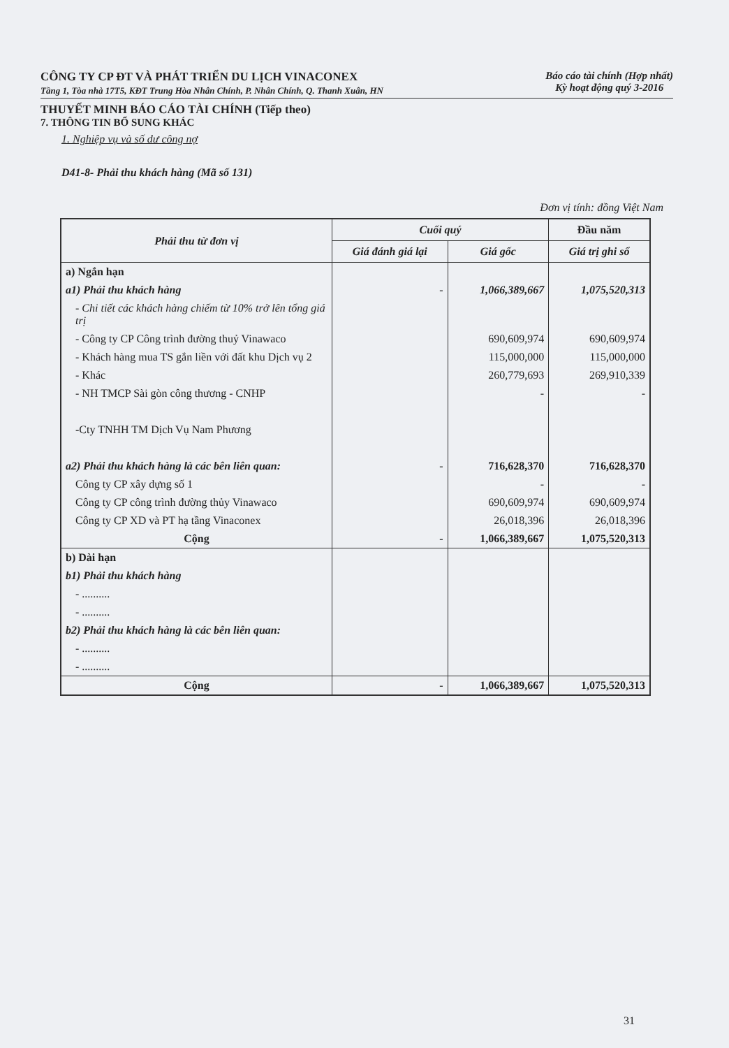CÔNG TY CP ĐT VÀ PHÁT TRIỂN DU LỊCH VINACONEX
Tầng 1, Tòa nhà 17T5, KĐT Trung Hòa Nhân Chính, P. Nhân Chính, Q. Thanh Xuân, HN
Báo cáo tài chính (Hợp nhất)
Kỳ hoạt động quý 3-2016
THUYẾT MINH BÁO CÁO TÀI CHÍNH (Tiếp theo)
7. THÔNG TIN BỔ SUNG KHÁC
1. Nghiệp vụ và số dư công nợ
D41-8- Phải thu khách hàng (Mã số 131)
Đơn vị tính: đồng Việt Nam
| Phải thu từ đơn vị | Cuối quý | | Đầu năm |
| --- | --- | --- | --- |
| | Giá đánh giá lại | Giá gốc | Giá trị ghi sổ |
| a) Ngắn hạn | | | |
| a1) Phải thu khách hàng | - | 1,066,389,667 | 1,075,520,313 |
| - Chi tiết các khách hàng chiếm từ 10% trở lên tổng giá trị | | | |
| - Công ty CP Công trình đường thuỷ Vinawaco | | 690,609,974 | 690,609,974 |
| - Khách hàng mua TS gắn liền với đất khu Dịch vụ 2 | | 115,000,000 | 115,000,000 |
| - Khác | | 260,779,693 | 269,910,339 |
| - NH TMCP Sài gòn công thương - CNHP | | - | - |
| -Cty TNHH TM Dịch Vụ Nam Phương | | | |
| a2) Phải thu khách hàng là các bên liên quan: | - | 716,628,370 | 716,628,370 |
| Công ty CP xây dựng số 1 | | - | - |
| Công ty CP công trình đường thủy Vinawaco | | 690,609,974 | 690,609,974 |
| Công ty CP XD và PT hạ tầng Vinaconex | | 26,018,396 | 26,018,396 |
| Cộng | - | 1,066,389,667 | 1,075,520,313 |
| b) Dài hạn | | | |
| b1) Phải thu khách hàng | | | |
| - .......... | | | |
| - .......... | | | |
| b2) Phải thu khách hàng là các bên liên quan: | | | |
| - .......... | | | |
| - .......... | | | |
| Cộng | - | 1,066,389,667 | 1,075,520,313 |
31